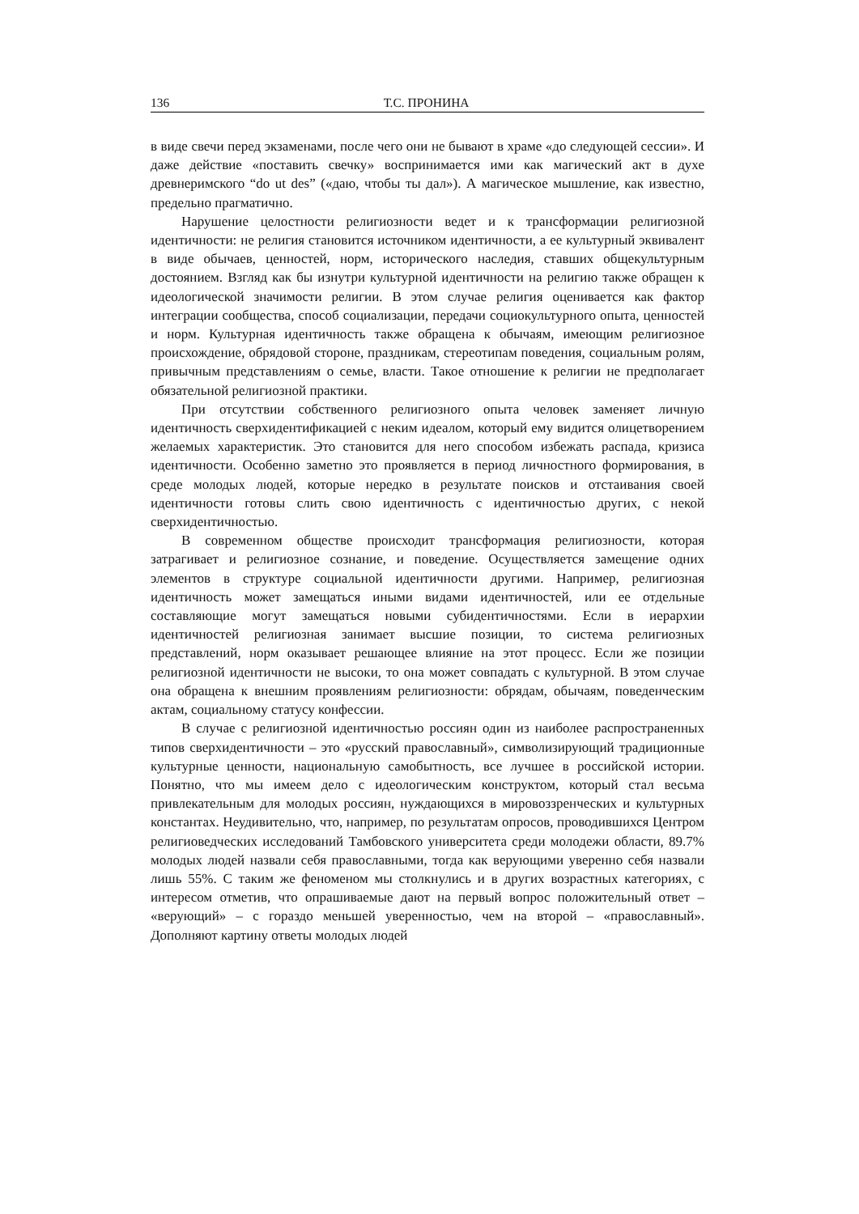136 Т.С. ПРОНИНА
в виде свечи перед экзаменами, после чего они не бывают в храме «до следующей сессии». И даже действие «поставить свечку» воспринимается ими как магический акт в духе древнеримского “do ut des” («даю, чтобы ты дал»). А магическое мышление, как известно, предельно прагматично.
Нарушение целостности религиозности ведет и к трансформации религиозной идентичности: не религия становится источником идентичности, а ее культурный эквивалент в виде обычаев, ценностей, норм, исторического наследия, ставших общекультурным достоянием. Взгляд как бы изнутри культурной идентичности на религию также обращен к идеологической значимости религии. В этом случае религия оценивается как фактор интеграции сообщества, способ социализации, передачи социокультурного опыта, ценностей и норм. Культурная идентичность также обращена к обычаям, имеющим религиозное происхождение, обрядовой стороне, праздникам, стереотипам поведения, социальным ролям, привычным представлениям о семье, власти. Такое отношение к религии не предполагает обязательной религиозной практики.
При отсутствии собственного религиозного опыта человек заменяет личную идентичность сверхидентификацией с неким идеалом, который ему видится олицетворением желаемых характеристик. Это становится для него способом избежать распада, кризиса идентичности. Особенно заметно это проявляется в период личностного формирования, в среде молодых людей, которые нередко в результате поисков и отстаивания своей идентичности готовы слить свою идентичность с идентичностью других, с некой сверхидентичностью.
В современном обществе происходит трансформация религиозности, которая затрагивает и религиозное сознание, и поведение. Осуществляется замещение одних элементов в структуре социальной идентичности другими. Например, религиозная идентичность может замещаться иными видами идентичностей, или ее отдельные составляющие могут замещаться новыми субидентичностями. Если в иерархии идентичностей религиозная занимает высшие позиции, то система религиозных представлений, норм оказывает решающее влияние на этот процесс. Если же позиции религиозной идентичности не высоки, то она может совпадать с культурной. В этом случае она обращена к внешним проявлениям религиозности: обрядам, обычаям, поведенческим актам, социальному статусу конфессии.
В случае с религиозной идентичностью россиян один из наиболее распространенных типов сверхидентичности – это «русский православный», символизирующий традиционные культурные ценности, национальную самобытность, все лучшее в российской истории. Понятно, что мы имеем дело с идеологическим конструктом, который стал весьма привлекательным для молодых россиян, нуждающихся в мировоззренческих и культурных константах. Неудивительно, что, например, по результатам опросов, проводившихся Центром религиоведческих исследований Тамбовского университета среди молодежи области, 89.7% молодых людей назвали себя православными, тогда как верующими уверенно себя назвали лишь 55%. С таким же феноменом мы столкнулись и в других возрастных категориях, с интересом отметив, что опрашиваемые дают на первый вопрос положительный ответ – «верующий» – с гораздо меньшей уверенностью, чем на второй – «православный». Дополняют картину ответы молодых людей